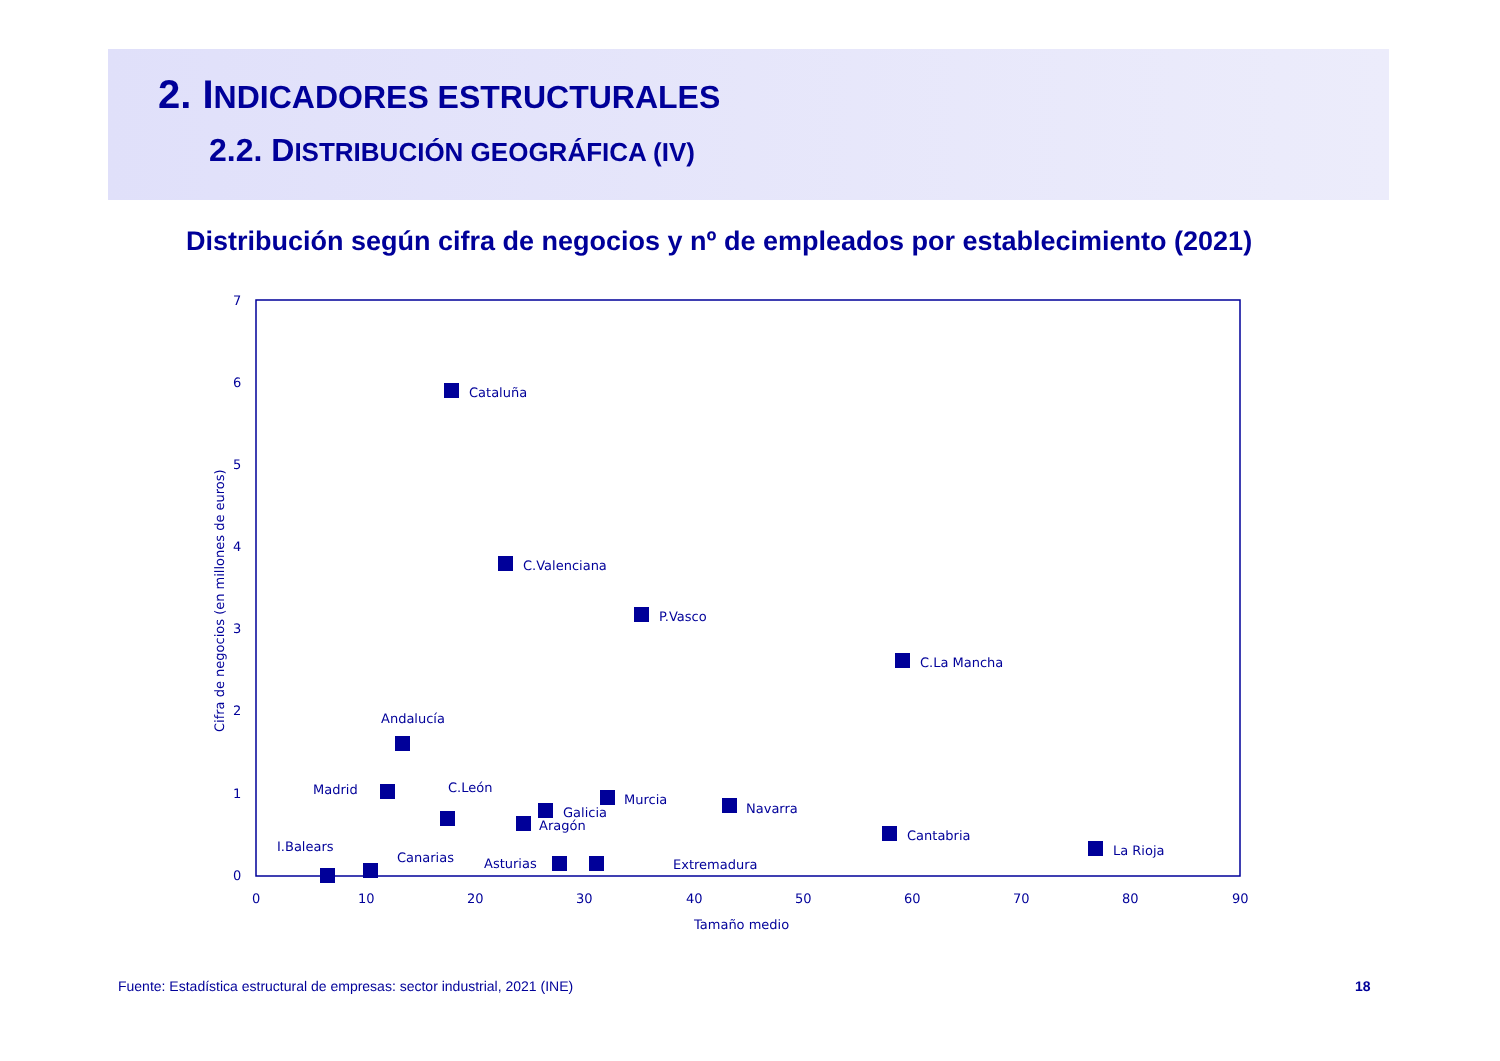2. INDICADORES ESTRUCTURALES
2.2. DISTRIBUCIÓN GEOGRÁFICA (IV)
Distribución según cifra de negocios y nº de empleados por establecimiento (2021)
7
6
5
4
3
2
1
0
0
10
20
30
40
50
60
70
80
90
Tamaño medio
Cifra de negocios (en millones de euros)
Cataluña
C.Valenciana
P.Vasco
C.La Mancha
Andalucía
Madrid
C.León
Galicia
Aragón
Murcia
Navarra
Cantabria
La Rioja
I.Balears
Canarias
Asturias
Extremadura
Fuente: Estadística estructural de empresas: sector industrial, 2021 (INE)
18